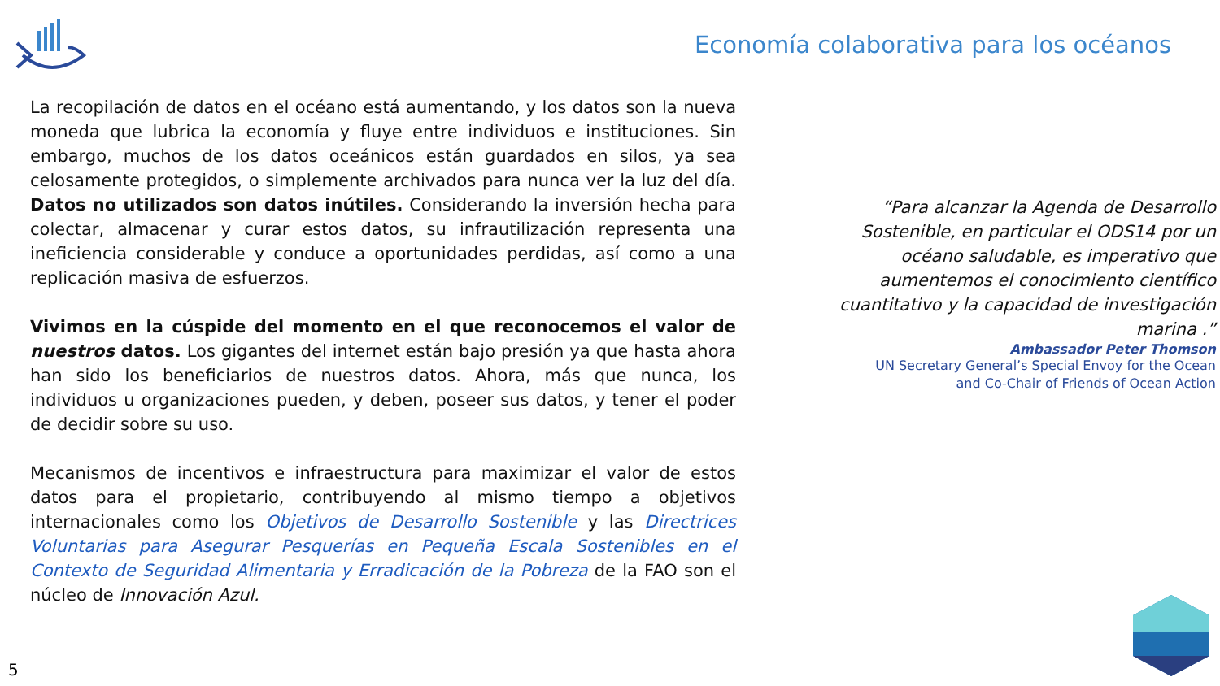Economía colaborativa para los océanos
La recopilación de datos en el océano está aumentando, y los datos son la nueva moneda que lubrica la economía y fluye entre individuos e instituciones. Sin embargo, muchos de los datos oceánicos están guardados en silos, ya sea celosamente protegidos, o simplemente archivados para nunca ver la luz del día. Datos no utilizados son datos inútiles. Considerando la inversión hecha para colectar, almacenar y curar estos datos, su infrautilización representa una ineficiencia considerable y conduce a oportunidades perdidas, así como a una replicación masiva de esfuerzos.
Vivimos en la cúspide del momento en el que reconocemos el valor de nuestros datos. Los gigantes del internet están bajo presión ya que hasta ahora han sido los beneficiarios de nuestros datos. Ahora, más que nunca, los individuos u organizaciones pueden, y deben, poseer sus datos, y tener el poder de decidir sobre su uso.
Mecanismos de incentivos e infraestructura para maximizar el valor de estos datos para el propietario, contribuyendo al mismo tiempo a objetivos internacionales como los Objetivos de Desarrollo Sostenible y las Directrices Voluntarias para Asegurar Pesquerías en Pequeña Escala Sostenibles en el Contexto de Seguridad Alimentaria y Erradicación de la Pobreza de la FAO son el núcleo de Innovación Azul.
“Para alcanzar la Agenda de Desarrollo Sostenible, en particular el ODS14 por un océano saludable, es imperativo que aumentemos el conocimiento científico cuantitativo y la capacidad de investigación marina .”
Ambassador Peter Thomson
UN Secretary General’s Special Envoy for the Ocean
and Co-Chair of Friends of Ocean Action
5